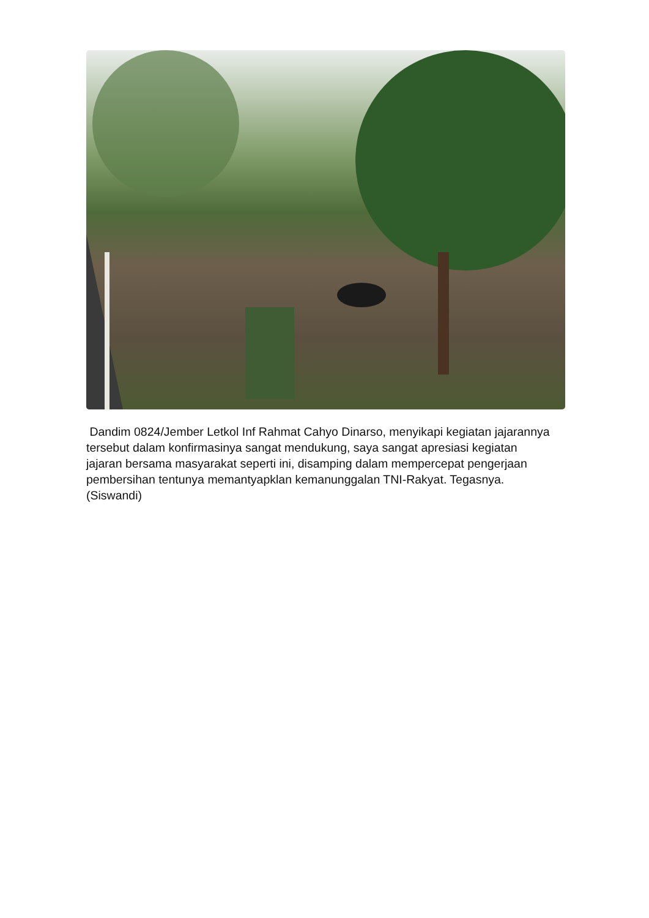Dandim 0824/Jember Letkol Inf Rahmat Cahyo Dinarso, menyikapi kegiatan jajarannya tersebut dalam konfirmasinya sangat mendukung, saya sangat apresiasi kegiatan jajaran bersama masyarakat seperti ini, disamping dalam mempercepat pengerjaan pembersihan tentunya memantyapklan kemanunggalan TNI-Rakyat. Tegasnya. (Siswandi)